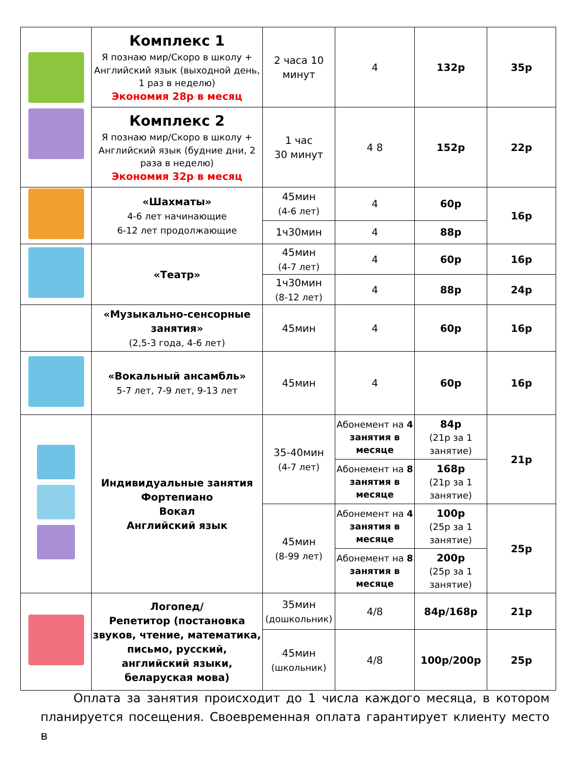| | Комплекс 1 Я познаю мир/Скоро в школу + Английский язык (выходной день, 1 раз в неделю) Экономия 28р в месяц | 2 часа 10 минут | 4 | 132р | 35р |
| | Комплекс 2 Я познаю мир/Скоро в школу + Английский язык (будние дни, 2 раза в неделю) Экономия 32р в месяц | 1 час 30 минут | 4 8 | 152р | 22р |
| | «Шахматы» 4-6 лет начинающие 6-12 лет продолжающие | 45мин (4-6 лет) | 4 | 60р | 16р |
| | | 1ч30мин | 4 | 88р | |
| | «Театр» | 45мин (4-7 лет) | 4 | 60р | 16р |
| | | 1ч30мин (8-12 лет) | 4 | 88р | 24р |
| | «Музыкально-сенсорные занятия» (2,5-3 года, 4-6 лет) | 45мин | 4 | 60р | 16р |
| | «Вокальный ансамбль» 5-7 лет, 7-9 лет, 9-13 лет | 45мин | 4 | 60р | 16р |
| | Индивидуальные занятия Фортепиано Вокал Английский язык | 35-40мин (4-7 лет) | Абонемент на 4 занятия в месяце | 84р (21р за 1 занятие) | 21р |
| | | | Абонемент на 8 занятия в месяце | 168р (21р за 1 занятие) | |
| | | 45мин (8-99 лет) | Абонемент на 4 занятия в месяце | 100р (25р за 1 занятие) | 25р |
| | | | Абонемент на 8 занятия в месяце | 200р (25р за 1 занятие) | |
| | Логопед/ Репетитор (постановка звуков, чтение, математика, письмо, русский, английский языки, беларуская мова) | 35мин (дошкольник) | 4/8 | 84р/168р | 21р |
| | | 45мин (школьник) | 4/8 | 100р/200р | 25р |
Оплата за занятия происходит до 1 числа каждого месяца, в котором планируется посещения. Своевременная оплата гарантирует клиенту место в